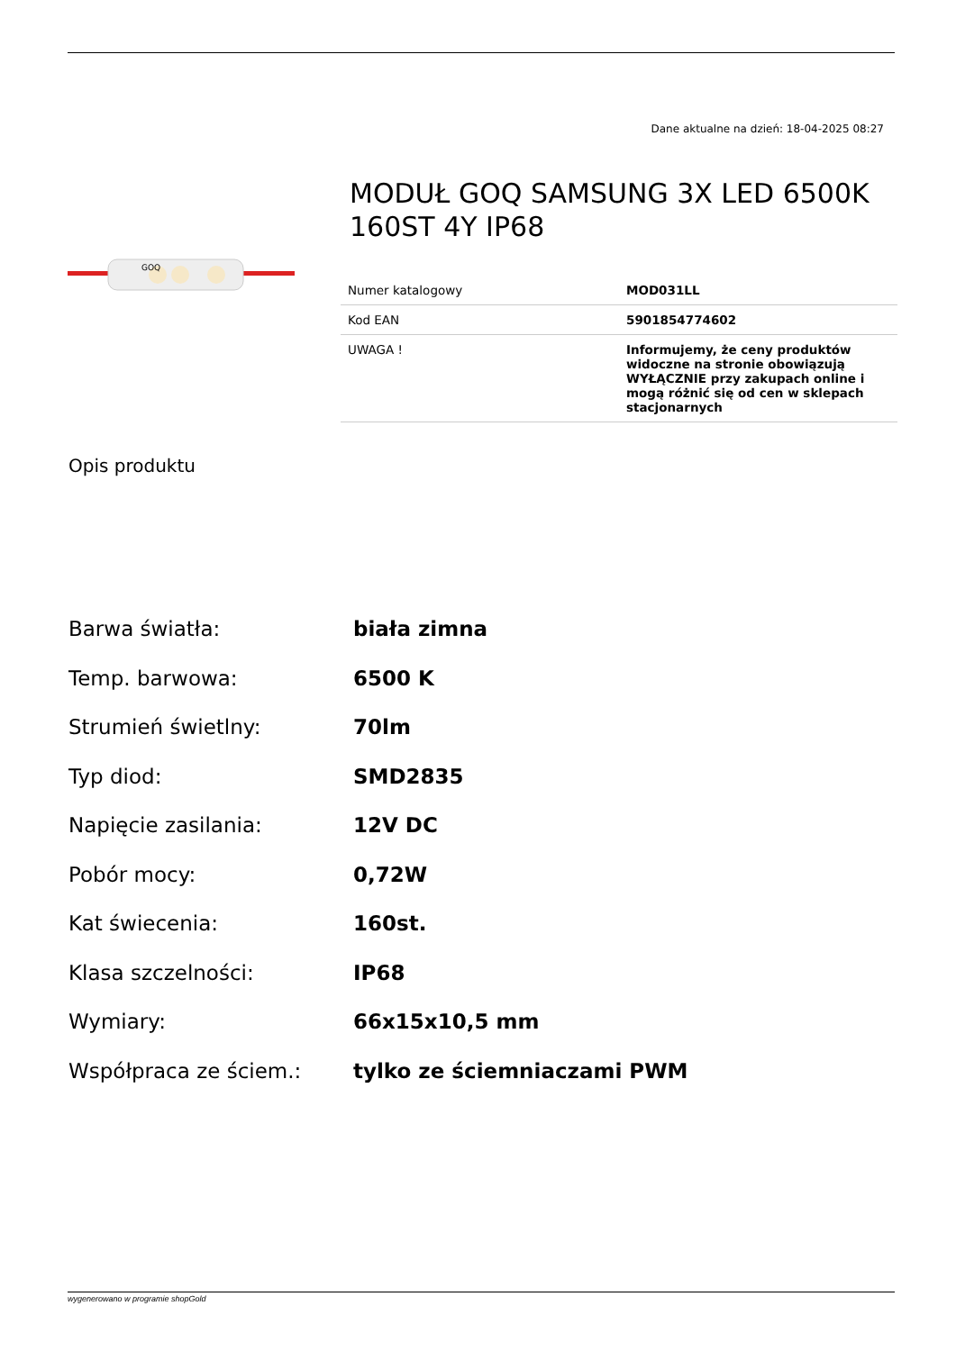Dane aktualne na dzień: 18-04-2025 08:27
GOQ
MODUŁ GOQ SAMSUNG 3X LED 6500K 160ST 4Y IP68
| Numer katalogowy | MOD031LL |
| Kod EAN | 5901854774602 |
| UWAGA ! | Informujemy, że ceny produktów widoczne na stronie obowiązują WYŁĄCZNIE przy zakupach online i mogą różnić się od cen w sklepach stacjonarnych |
Opis produktu
Barwa światła: biała zimna
Temp. barwowa: 6500 K
Strumień świetlny: 70lm
Typ diod: SMD2835
Napięcie zasilania: 12V DC
Pobór mocy: 0,72W
Kat świecenia: 160st.
Klasa szczelności: IP68
Wymiary: 66x15x10,5 mm
Współpraca ze ściem.: tylko ze ściemniaczami PWM
wygenerowano w programie shopGold